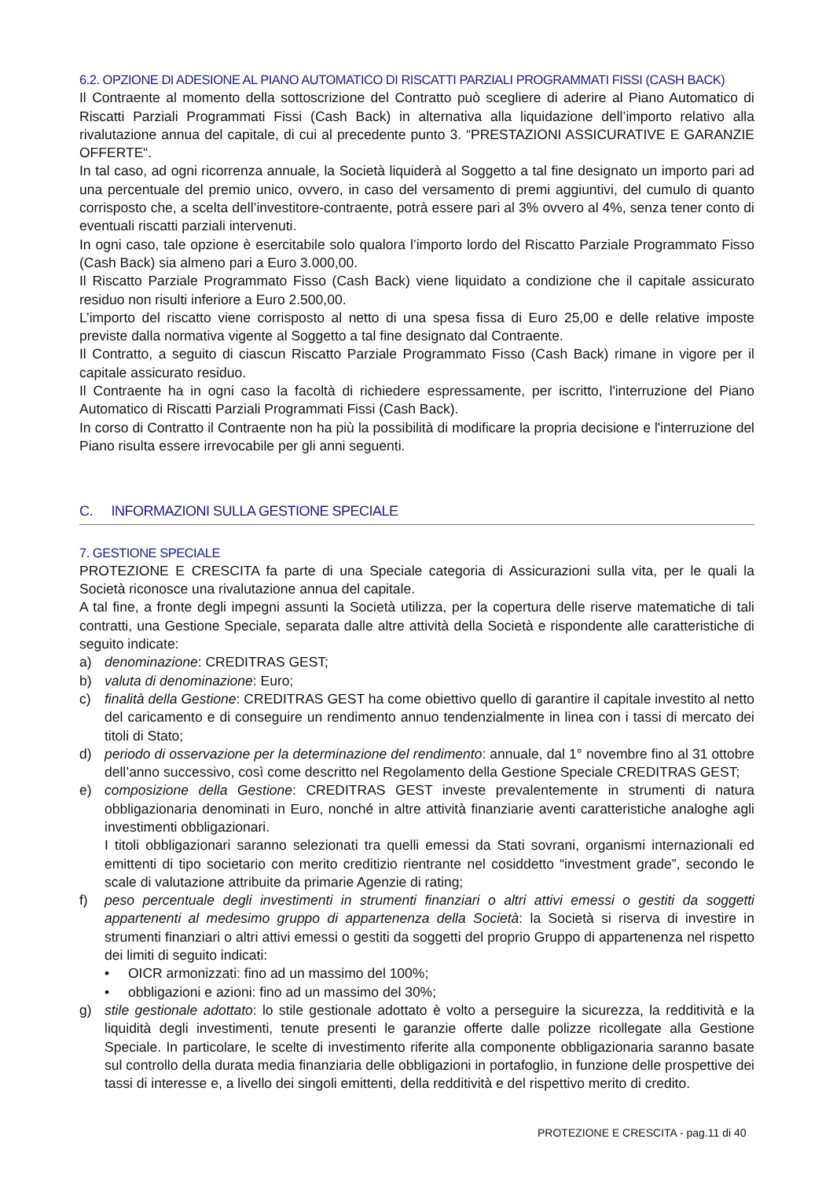6.2. OPZIONE DI ADESIONE AL PIANO AUTOMATICO DI RISCATTI PARZIALI PROGRAMMATI FISSI (CASH BACK)
Il Contraente al momento della sottoscrizione del Contratto può scegliere di aderire al Piano Automatico di Riscatti Parziali Programmati Fissi (Cash Back) in alternativa alla liquidazione dell’importo relativo alla rivalutazione annua del capitale, di cui al precedente punto 3. “PRESTAZIONI ASSICURATIVE E GARANZIE OFFERTE“.
In tal caso, ad ogni ricorrenza annuale, la Società liquiderà al Soggetto a tal fine designato un importo pari ad una percentuale del premio unico, ovvero, in caso del versamento di premi aggiuntivi, del cumulo di quanto corrisposto che, a scelta dell’investitore-contraente, potrà essere pari al 3% ovvero al 4%, senza tener conto di eventuali riscatti parziali intervenuti.
In ogni caso, tale opzione è esercitabile solo qualora l’importo lordo del Riscatto Parziale Programmato Fisso (Cash Back) sia almeno pari a Euro 3.000,00.
Il Riscatto Parziale Programmato Fisso (Cash Back) viene liquidato a condizione che il capitale assicurato residuo non risulti inferiore a Euro 2.500,00.
L’importo del riscatto viene corrisposto al netto di una spesa fissa di Euro 25,00 e delle relative imposte previste dalla normativa vigente al Soggetto a tal fine designato dal Contraente.
Il Contratto, a seguito di ciascun Riscatto Parziale Programmato Fisso (Cash Back) rimane in vigore per il capitale assicurato residuo.
Il Contraente ha in ogni caso la facoltà di richiedere espressamente, per iscritto, l'interruzione del Piano Automatico di Riscatti Parziali Programmati Fissi (Cash Back).
In corso di Contratto il Contraente non ha più la possibilità di modificare la propria decisione e l'interruzione del Piano risulta essere irrevocabile per gli anni seguenti.
C. INFORMAZIONI SULLA GESTIONE SPECIALE
7. GESTIONE SPECIALE
PROTEZIONE E CRESCITA fa parte di una Speciale categoria di Assicurazioni sulla vita, per le quali la Società riconosce una rivalutazione annua del capitale.
A tal fine, a fronte degli impegni assunti la Società utilizza, per la copertura delle riserve matematiche di tali contratti, una Gestione Speciale, separata dalle altre attività della Società e rispondente alle caratteristiche di seguito indicate:
a) denominazione: CREDITRAS GEST;
b) valuta di denominazione: Euro;
c) finalità della Gestione: CREDITRAS GEST ha come obiettivo quello di garantire il capitale investito al netto del caricamento e di conseguire un rendimento annuo tendenzialmente in linea con i tassi di mercato dei titoli di Stato;
d) periodo di osservazione per la determinazione del rendimento: annuale, dal 1° novembre fino al 31 ottobre dell’anno successivo, così come descritto nel Regolamento della Gestione Speciale CREDITRAS GEST;
e) composizione della Gestione: CREDITRAS GEST investe prevalentemente in strumenti di natura obbligazionaria denominati in Euro, nonché in altre attività finanziarie aventi caratteristiche analoghe agli investimenti obbligazionari.
I titoli obbligazionari saranno selezionati tra quelli emessi da Stati sovrani, organismi internazionali ed emittenti di tipo societario con merito creditizio rientrante nel cosiddetto “investment grade”, secondo le scale di valutazione attribuite da primarie Agenzie di rating;
f) peso percentuale degli investimenti in strumenti finanziari o altri attivi emessi o gestiti da soggetti appartenenti al medesimo gruppo di appartenenza della Società: la Società si riserva di investire in strumenti finanziari o altri attivi emessi o gestiti da soggetti del proprio Gruppo di appartenenza nel rispetto dei limiti di seguito indicati:
• OICR armonizzati: fino ad un massimo del 100%;
• obbligazioni e azioni: fino ad un massimo del 30%;
g) stile gestionale adottato: lo stile gestionale adottato è volto a perseguire la sicurezza, la redditività e la liquidità degli investimenti, tenute presenti le garanzie offerte dalle polizze ricollegate alla Gestione Speciale. In particolare, le scelte di investimento riferite alla componente obbligazionaria saranno basate sul controllo della durata media finanziaria delle obbligazioni in portafoglio, in funzione delle prospettive dei tassi di interesse e, a livello dei singoli emittenti, della redditività e del rispettivo merito di credito.
PROTEZIONE E CRESCITA - pag.11 di 40